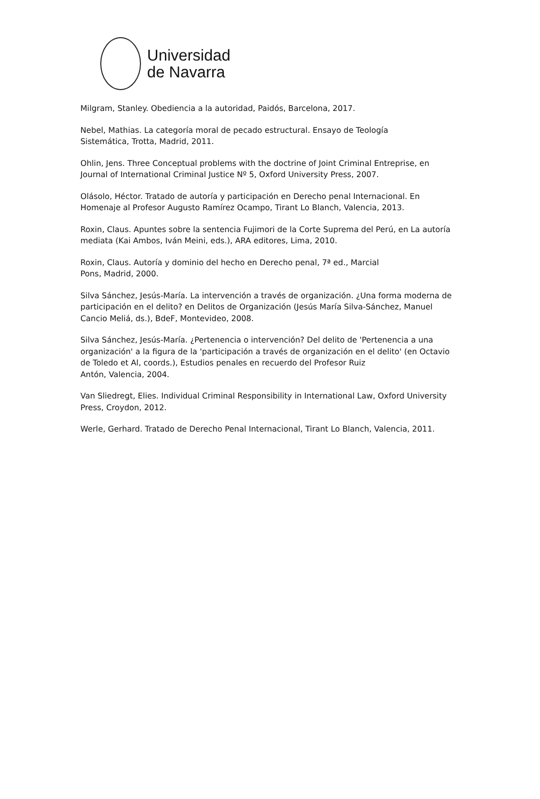Universidad
de Navarra
Milgram, Stanley. Obediencia a la autoridad, Paidós, Barcelona, 2017.
Nebel, Mathias. La categoría moral de pecado estructural. Ensayo de Teología
Sistemática, Trotta, Madrid, 2011.
Ohlin, Jens. Three Conceptual problems with the doctrine of Joint Criminal Entreprise, en Journal of International Criminal Justice Nº 5, Oxford University Press, 2007.
Olásolo, Héctor. Tratado de autoría y participación en Derecho penal Internacional. En Homenaje al Profesor Augusto Ramírez Ocampo, Tirant Lo Blanch, Valencia, 2013.
Roxin, Claus. Apuntes sobre la sentencia Fujimori de la Corte Suprema del Perú, en La autoría mediata (Kai Ambos, Iván Meini, eds.), ARA editores, Lima, 2010.
Roxin, Claus. Autoría y dominio del hecho en Derecho penal, 7ª ed., Marcial
Pons, Madrid, 2000.
Silva Sánchez, Jesús-María. La intervención a través de organización. ¿Una forma moderna de participación en el delito? en Delitos de Organización (Jesús María Silva-Sánchez, Manuel Cancio Meliá, ds.), BdeF, Montevideo, 2008.
Silva Sánchez, Jesús-María. ¿Pertenencia o intervención? Del delito de 'Pertenencia a una organización' a la figura de la 'participación a través de organización en el delito' (en Octavio de Toledo et Al, coords.), Estudios penales en recuerdo del Profesor Ruiz
Antón, Valencia, 2004.
Van Sliedregt, Elies. Individual Criminal Responsibility in International Law, Oxford University Press, Croydon, 2012.
Werle, Gerhard. Tratado de Derecho Penal Internacional, Tirant Lo Blanch, Valencia, 2011.